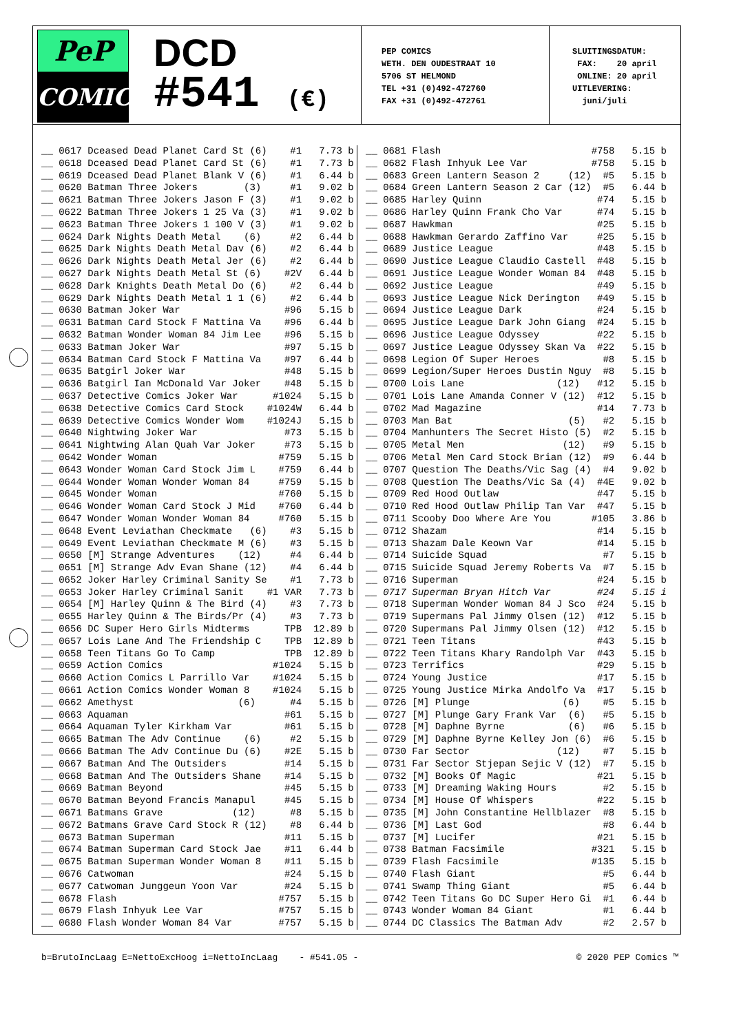PeP
COMICS
DCD
#541 (€)
PEP COMICS WETH. DEN OUDESTRAAT 10 5706 ST HELMOND TEL +31 (0)492-472760 FAX +31 (0)492-472761
SLUITINGSDATUM: FAX: 20 april ONLINE: 20 april UITLEVERING: juni/juli
| __ | 0617 Dceased Dead Planet Card St (6) | #1 | 7.73 | b |
| __ | 0618 Dceased Dead Planet Card St (6) | #1 | 7.73 | b |
| __ | 0619 Dceased Dead Planet Blank V (6) | #1 | 6.44 | b |
| __ | 0620 Batman Three Jokers (3) | #1 | 9.02 | b |
| __ | 0621 Batman Three Jokers Jason F (3) | #1 | 9.02 | b |
| __ | 0622 Batman Three Jokers 1 25 Va (3) | #1 | 9.02 | b |
| __ | 0623 Batman Three Jokers 1 100 V (3) | #1 | 9.02 | b |
| __ | 0624 Dark Nights Death Metal (6) | #2 | 6.44 | b |
| __ | 0625 Dark Nights Death Metal Dav (6) | #2 | 6.44 | b |
| __ | 0626 Dark Nights Death Metal Jer (6) | #2 | 6.44 | b |
| __ | 0627 Dark Nights Death Metal St (6) | #2V | 6.44 | b |
| __ | 0628 Dark Knights Death Metal Do (6) | #2 | 6.44 | b |
| __ | 0629 Dark Nights Death Metal 1 1 (6) | #2 | 6.44 | b |
| __ | 0630 Batman Joker War | #96 | 5.15 | b |
| __ | 0631 Batman Card Stock F Mattina Va | #96 | 6.44 | b |
| __ | 0632 Batman Wonder Woman 84 Jim Lee | #96 | 5.15 | b |
| __ | 0633 Batman Joker War | #97 | 5.15 | b |
| __ | 0634 Batman Card Stock F Mattina Va | #97 | 6.44 | b |
| __ | 0635 Batgirl Joker War | #48 | 5.15 | b |
| __ | 0636 Batgirl Ian McDonald Var Joker | #48 | 5.15 | b |
| __ | 0637 Detective Comics Joker War | #1024 | 5.15 | b |
| __ | 0638 Detective Comics Card Stock | #1024W | 6.44 | b |
| __ | 0639 Detective Comics Wonder Wom | #1024J | 5.15 | b |
| __ | 0640 Nightwing Joker War | #73 | 5.15 | b |
| __ | 0641 Nightwing Alan Quah Var Joker | #73 | 5.15 | b |
| __ | 0642 Wonder Woman | #759 | 5.15 | b |
| __ | 0643 Wonder Woman Card Stock Jim L | #759 | 6.44 | b |
| __ | 0644 Wonder Woman Wonder Woman 84 | #759 | 5.15 | b |
| __ | 0645 Wonder Woman | #760 | 5.15 | b |
| __ | 0646 Wonder Woman Card Stock J Mid | #760 | 6.44 | b |
| __ | 0647 Wonder Woman Wonder Woman 84 | #760 | 5.15 | b |
| __ | 0648 Event Leviathan Checkmate (6) | #3 | 5.15 | b |
| __ | 0649 Event Leviathan Checkmate M (6) | #3 | 5.15 | b |
| __ | 0650 [M] Strange Adventures (12) | #4 | 6.44 | b |
| __ | 0651 [M] Strange Adv Evan Shane (12) | #4 | 6.44 | b |
| __ | 0652 Joker Harley Criminal Sanity Se | #1 | 7.73 | b |
| __ | 0653 Joker Harley Criminal Sanit | #1 VAR | 7.73 | b |
| __ | 0654 [M] Harley Quinn & The Bird (4) | #3 | 7.73 | b |
| __ | 0655 Harley Quinn & The Birds/Pr (4) | #3 | 7.73 | b |
| __ | 0656 DC Super Hero Girls Midterms | TPB | 12.89 | b |
| __ | 0657 Lois Lane And The Friendship C | TPB | 12.89 | b |
| __ | 0658 Teen Titans Go To Camp | TPB | 12.89 | b |
| __ | 0659 Action Comics | #1024 | 5.15 | b |
| __ | 0660 Action Comics L Parrillo Var | #1024 | 5.15 | b |
| __ | 0661 Action Comics Wonder Woman 8 | #1024 | 5.15 | b |
| __ | 0662 Amethyst (6) | #4 | 5.15 | b |
| __ | 0663 Aquaman | #61 | 5.15 | b |
| __ | 0664 Aquaman Tyler Kirkham Var | #61 | 5.15 | b |
| __ | 0665 Batman The Adv Continue (6) | #2 | 5.15 | b |
| __ | 0666 Batman The Adv Continue Du (6) | #2E | 5.15 | b |
| __ | 0667 Batman And The Outsiders | #14 | 5.15 | b |
| __ | 0668 Batman And The Outsiders Shane | #14 | 5.15 | b |
| __ | 0669 Batman Beyond | #45 | 5.15 | b |
| __ | 0670 Batman Beyond Francis Manapul | #45 | 5.15 | b |
| __ | 0671 Batmans Grave (12) | #8 | 5.15 | b |
| __ | 0672 Batmans Grave Card Stock R (12) | #8 | 6.44 | b |
| __ | 0673 Batman Superman | #11 | 5.15 | b |
| __ | 0674 Batman Superman Card Stock Jae | #11 | 6.44 | b |
| __ | 0675 Batman Superman Wonder Woman 8 | #11 | 5.15 | b |
| __ | 0676 Catwoman | #24 | 5.15 | b |
| __ | 0677 Catwoman Junggeun Yoon Var | #24 | 5.15 | b |
| __ | 0678 Flash | #757 | 5.15 | b |
| __ | 0679 Flash Inhyuk Lee Var | #757 | 5.15 | b |
| __ | 0680 Flash Wonder Woman 84 Var | #757 | 5.15 | b |
| __ | 0681 Flash | #758 | 5.15 | b |
| __ | 0682 Flash Inhyuk Lee Var | #758 | 5.15 | b |
| __ | 0683 Green Lantern Season 2 (12) | #5 | 5.15 | b |
| __ | 0684 Green Lantern Season 2 Car (12) | #5 | 6.44 | b |
| __ | 0685 Harley Quinn | #74 | 5.15 | b |
| __ | 0686 Harley Quinn Frank Cho Var | #74 | 5.15 | b |
| __ | 0687 Hawkman | #25 | 5.15 | b |
| __ | 0688 Hawkman Gerardo Zaffino Var | #25 | 5.15 | b |
| __ | 0689 Justice League | #48 | 5.15 | b |
| __ | 0690 Justice League Claudio Castell | #48 | 5.15 | b |
| __ | 0691 Justice League Wonder Woman 84 | #48 | 5.15 | b |
| __ | 0692 Justice League | #49 | 5.15 | b |
| __ | 0693 Justice League Nick Derington | #49 | 5.15 | b |
| __ | 0694 Justice League Dark | #24 | 5.15 | b |
| __ | 0695 Justice League Dark John Giang | #24 | 5.15 | b |
| __ | 0696 Justice League Odyssey | #22 | 5.15 | b |
| __ | 0697 Justice League Odyssey Skan Va | #22 | 5.15 | b |
| __ | 0698 Legion Of Super Heroes | #8 | 5.15 | b |
| __ | 0699 Legion/Super Heroes Dustin Nguy | #8 | 5.15 | b |
| __ | 0700 Lois Lane (12) | #12 | 5.15 | b |
| __ | 0701 Lois Lane Amanda Conner V (12) | #12 | 5.15 | b |
| __ | 0702 Mad Magazine | #14 | 7.73 | b |
| __ | 0703 Man Bat (5) | #2 | 5.15 | b |
| __ | 0704 Manhunters The Secret Histo (5) | #2 | 5.15 | b |
| __ | 0705 Metal Men (12) | #9 | 5.15 | b |
| __ | 0706 Metal Men Card Stock Brian (12) | #9 | 6.44 | b |
| __ | 0707 Question The Deaths/Vic Sag (4) | #4 | 9.02 | b |
| __ | 0708 Question The Deaths/Vic Sa (4) | #4E | 9.02 | b |
| __ | 0709 Red Hood Outlaw | #47 | 5.15 | b |
| __ | 0710 Red Hood Outlaw Philip Tan Var | #47 | 5.15 | b |
| __ | 0711 Scooby Doo Where Are You | #105 | 3.86 | b |
| __ | 0712 Shazam | #14 | 5.15 | b |
| __ | 0713 Shazam Dale Keown Var | #14 | 5.15 | b |
| __ | 0714 Suicide Squad | #7 | 5.15 | b |
| __ | 0715 Suicide Squad Jeremy Roberts Va | #7 | 5.15 | b |
| __ | 0716 Superman | #24 | 5.15 | b |
| __ | 0717 Superman Bryan Hitch Var | #24 | 5.15 | i |
| __ | 0718 Superman Wonder Woman 84 J Sco | #24 | 5.15 | b |
| __ | 0719 Supermans Pal Jimmy Olsen (12) | #12 | 5.15 | b |
| __ | 0720 Supermans Pal Jimmy Olsen (12) | #12 | 5.15 | b |
| __ | 0721 Teen Titans | #43 | 5.15 | b |
| __ | 0722 Teen Titans Khary Randolph Var | #43 | 5.15 | b |
| __ | 0723 Terrifics | #29 | 5.15 | b |
| __ | 0724 Young Justice | #17 | 5.15 | b |
| __ | 0725 Young Justice Mirka Andolfo Va | #17 | 5.15 | b |
| __ | 0726 [M] Plunge (6) | #5 | 5.15 | b |
| __ | 0727 [M] Plunge Gary Frank Var (6) | #5 | 5.15 | b |
| __ | 0728 [M] Daphne Byrne (6) | #6 | 5.15 | b |
| __ | 0729 [M] Daphne Byrne Kelley Jon (6) | #6 | 5.15 | b |
| __ | 0730 Far Sector (12) | #7 | 5.15 | b |
| __ | 0731 Far Sector Stjepan Sejic V (12) | #7 | 5.15 | b |
| __ | 0732 [M] Books Of Magic | #21 | 5.15 | b |
| __ | 0733 [M] Dreaming Waking Hours | #2 | 5.15 | b |
| __ | 0734 [M] House Of Whispers | #22 | 5.15 | b |
| __ | 0735 [M] John Constantine Hellblazer | #8 | 5.15 | b |
| __ | 0736 [M] Last God | #8 | 6.44 | b |
| __ | 0737 [M] Lucifer | #21 | 5.15 | b |
| __ | 0738 Batman Facsimile | #321 | 5.15 | b |
| __ | 0739 Flash Facsimile | #135 | 5.15 | b |
| __ | 0740 Flash Giant | #5 | 6.44 | b |
| __ | 0741 Swamp Thing Giant | #5 | 6.44 | b |
| __ | 0742 Teen Titans Go DC Super Hero Gi | #1 | 6.44 | b |
| __ | 0743 Wonder Woman 84 Giant | #1 | 6.44 | b |
| __ | 0744 DC Classics The Batman Adv | #2 | 2.57 | b |
b=BrutoIncLaag E=NettoExcHoog i=NettoIncLaag - #541.05 - © 2020 PEP Comics ™